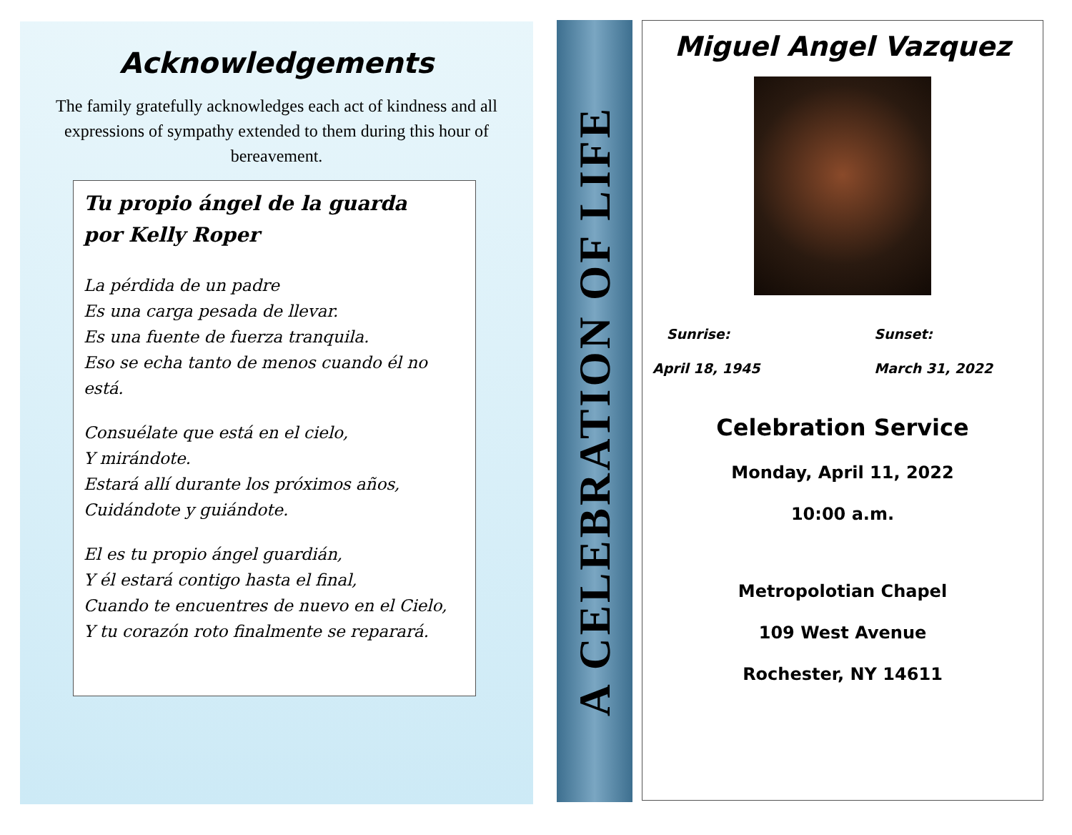Acknowledgements
The family gratefully acknowledges each act of kindness and all expressions of sympathy extended to them during this hour of bereavement.
Tu propio ángel de la guarda
por Kelly Roper
La pérdida de un padre
Es una carga pesada de llevar.
Es una fuente de fuerza tranquila.
Eso se echa tanto de menos cuando él no está.
Consuélate que está en el cielo,
Y mirándote.
Estará allí durante los próximos años,
Cuidándote y guiándote.
El es tu propio ángel guardián,
Y él estará contigo hasta el final,
Cuando te encuentres de nuevo en el Cielo,
Y tu corazón roto finalmente se reparará.
A CELEBRATION OF LIFE
Miguel Angel Vazquez
Sunrise:
April 18, 1945
Sunset:
March 31, 2022
Celebration Service
Monday, April 11, 2022
10:00 a.m.
Metropolotian Chapel
109 West Avenue
Rochester, NY 14611